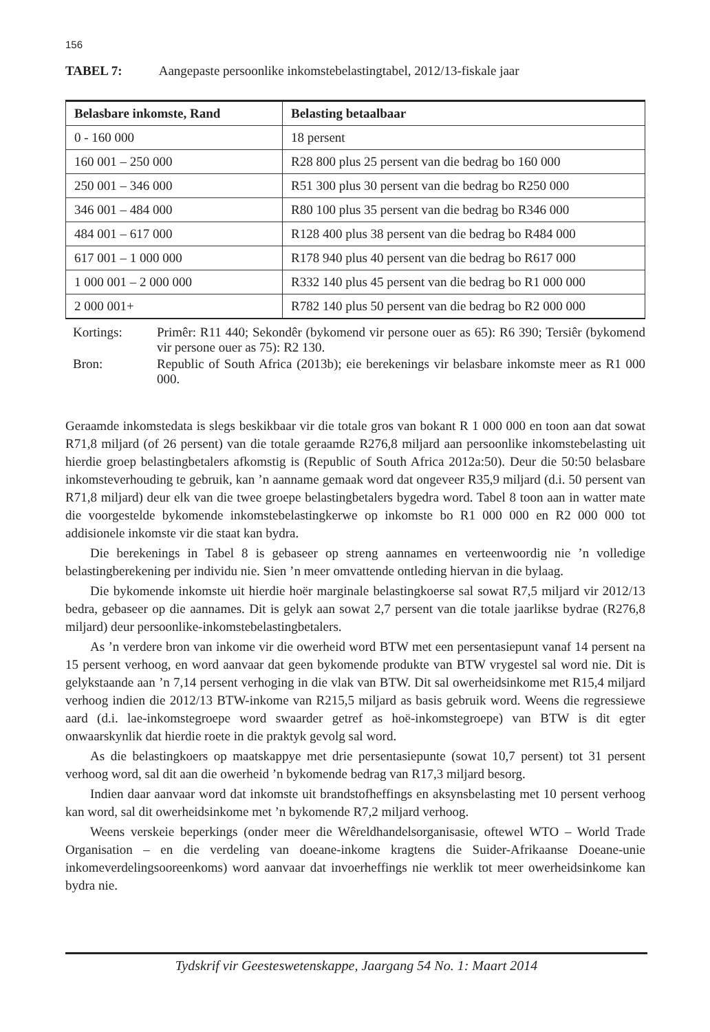156
TABEL 7: Aangepaste persoonlike inkomstebelastingtabel, 2012/13-fiskale jaar
| Belasbare inkomste, Rand | Belasting betaalbaar |
| --- | --- |
| 0 - 160 000 | 18 persent |
| 160 001 – 250 000 | R28 800 plus 25 persent van die bedrag bo 160 000 |
| 250 001 – 346 000 | R51 300 plus 30 persent van die bedrag bo R250 000 |
| 346 001 – 484 000 | R80 100 plus 35 persent van die bedrag bo R346 000 |
| 484 001 – 617 000 | R128 400 plus 38 persent van die bedrag bo R484 000 |
| 617 001 – 1 000 000 | R178 940 plus 40 persent van die bedrag bo R617 000 |
| 1 000 001 – 2 000 000 | R332 140 plus 45 persent van die bedrag bo R1 000 000 |
| 2 000 001+ | R782 140 plus 50 persent van die bedrag bo R2 000 000 |
Kortings: Primêr: R11 440; Sekondêr (bykomend vir persone ouer as 65): R6 390; Tersiêr (bykomend vir persone ouer as 75): R2 130.
Bron: Republic of South Africa (2013b); eie berekenings vir belasbare inkomste meer as R1 000 000.
Geraamde inkomstedata is slegs beskikbaar vir die totale gros van bokant R 1 000 000 en toon aan dat sowat R71,8 miljard (of 26 persent) van die totale geraamde R276,8 miljard aan persoonlike inkomstebelasting uit hierdie groep belastingbetalers afkomstig is (Republic of South Africa 2012a:50). Deur die 50:50 belasbare inkomsteverhouding te gebruik, kan ’n aanname gemaak word dat ongeveer R35,9 miljard (d.i. 50 persent van R71,8 miljard) deur elk van die twee groepe belastingbetalers bygedra word. Tabel 8 toon aan in watter mate die voorgestelde bykomende inkomstebelastingkerwe op inkomste bo R1 000 000 en R2 000 000 tot addisionele inkomste vir die staat kan bydra.
Die berekenings in Tabel 8 is gebaseer op streng aannames en verteenwoordig nie ’n volledige belastingberekening per individu nie. Sien ’n meer omvattende ontleding hiervan in die bylaag.
Die bykomende inkomste uit hierdie hoër marginale belastingkoerse sal sowat R7,5 miljard vir 2012/13 bedra, gebaseer op die aannames. Dit is gelyk aan sowat 2,7 persent van die totale jaarlikse bydrae (R276,8 miljard) deur persoonlike-inkomstebelastingbetalers.
As ’n verdere bron van inkome vir die owerheid word BTW met een persentasiepunt vanaf 14 persent na 15 persent verhoog, en word aanvaar dat geen bykomende produkte van BTW vrygestel sal word nie. Dit is gelykstaande aan ’n 7,14 persent verhoging in die vlak van BTW. Dit sal owerheidsinkome met R15,4 miljard verhoog indien die 2012/13 BTW-inkome van R215,5 miljard as basis gebruik word. Weens die regressiewe aard (d.i. lae-inkomstegroepe word swaarder getref as hoë-inkomstegroepe) van BTW is dit egter onwaarskynlik dat hierdie roete in die praktyk gevolg sal word.
As die belastingkoers op maatskappye met drie persentasiepunte (sowat 10,7 persent) tot 31 persent verhoog word, sal dit aan die owerheid ’n bykomende bedrag van R17,3 miljard besorg.
Indien daar aanvaar word dat inkomste uit brandstofheffings en aksynsbelasting met 10 persent verhoog kan word, sal dit owerheidsinkome met ’n bykomende R7,2 miljard verhoog.
Weens verskeie beperkings (onder meer die Wêreldhandelsorganisasie, oftewel WTO – World Trade Organisation – en die verdeling van doeane-inkome kragtens die Suider-Afrikaanse Doeane-unie inkomeverdelingsooreenkoms) word aanvaar dat invoerheffings nie werklik tot meer owerheidsinkome kan bydra nie.
Tydskrif vir Geesteswetenskappe, Jaargang 54 No. 1: Maart 2014